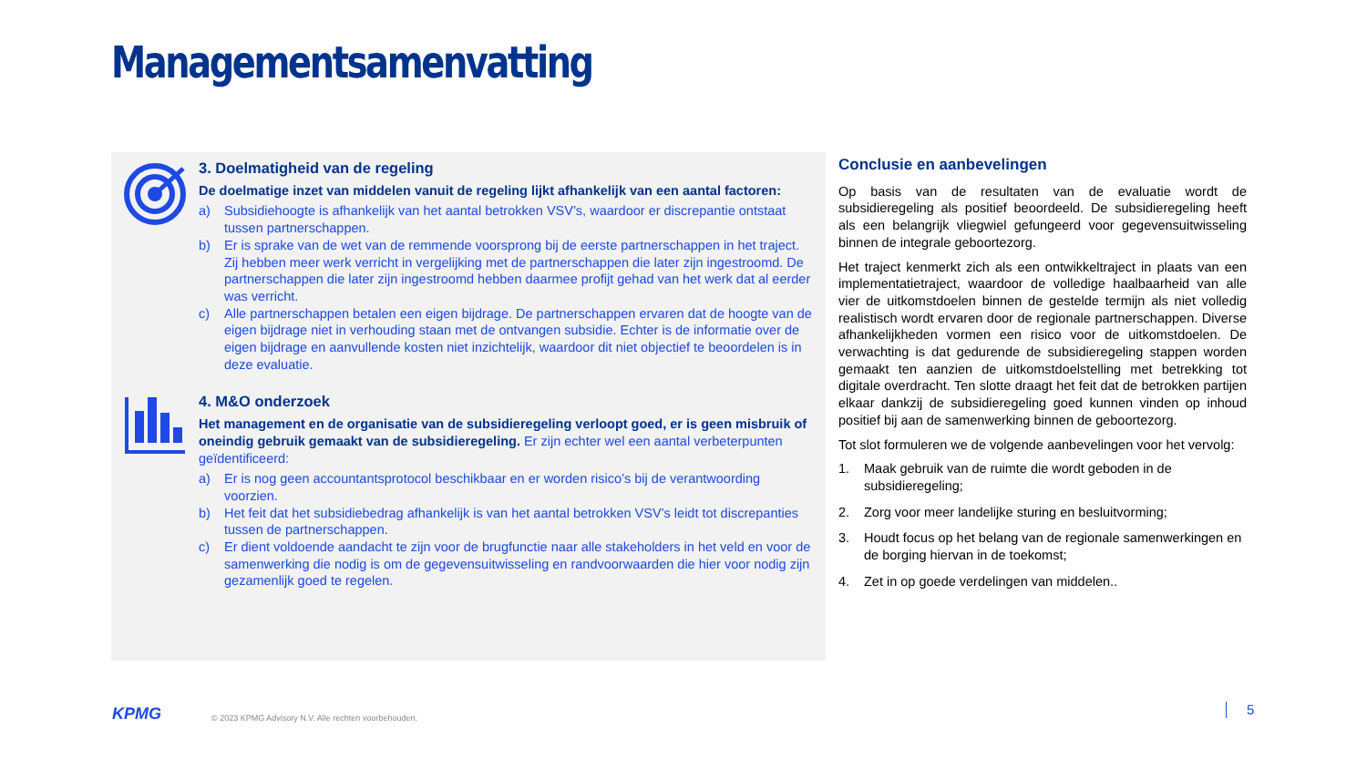Managementsamenvatting
3. Doelmatigheid van de regeling
De doelmatige inzet van middelen vanuit de regeling lijkt afhankelijk van een aantal factoren:
a) Subsidiehoogte is afhankelijk van het aantal betrokken VSV’s, waardoor er discrepantie ontstaat tussen partnerschappen.
b) Er is sprake van de wet van de remmende voorsprong bij de eerste partnerschappen in het traject. Zij hebben meer werk verricht in vergelijking met de partnerschappen die later zijn ingestroomd. De partnerschappen die later zijn ingestroomd hebben daarmee profijt gehad van het werk dat al eerder was verricht.
c) Alle partnerschappen betalen een eigen bijdrage. De partnerschappen ervaren dat de hoogte van de eigen bijdrage niet in verhouding staan met de ontvangen subsidie. Echter is de informatie over de eigen bijdrage en aanvullende kosten niet inzichtelijk, waardoor dit niet objectief te beoordelen is in deze evaluatie.
4. M&O onderzoek
Het management en de organisatie van de subsidieregeling verloopt goed, er is geen misbruik of oneindig gebruik gemaakt van de subsidieregeling. Er zijn echter wel een aantal verbeterpunten geïdentificeerd:
a) Er is nog geen accountantsprotocol beschikbaar en er worden risico’s bij de verantwoording voorzien.
b) Het feit dat het subsidiebedrag afhankelijk is van het aantal betrokken VSV’s leidt tot discrepanties tussen de partnerschappen.
c) Er dient voldoende aandacht te zijn voor de brugfunctie naar alle stakeholders in het veld en voor de samenwerking die nodig is om de gegevensuitwisseling en randvoorwaarden die hier voor nodig zijn gezamenlijk goed te regelen.
Conclusie en aanbevelingen
Op basis van de resultaten van de evaluatie wordt de subsidieregeling als positief beoordeeld. De subsidieregeling heeft als een belangrijk vliegwiel gefungeerd voor gegevensuitwisseling binnen de integrale geboortezorg.
Het traject kenmerkt zich als een ontwikkeltraject in plaats van een implementatietraject, waardoor de volledige haalbaarheid van alle vier de uitkomstdoelen binnen de gestelde termijn als niet volledig realistisch wordt ervaren door de regionale partnerschappen. Diverse afhankelijkheden vormen een risico voor de uitkomstdoelen. De verwachting is dat gedurende de subsidieregeling stappen worden gemaakt ten aanzien de uitkomstdoelstelling met betrekking tot digitale overdracht. Ten slotte draagt het feit dat de betrokken partijen elkaar dankzij de subsidieregeling goed kunnen vinden op inhoud positief bij aan de samenwerking binnen de geboortezorg.
Tot slot formuleren we de volgende aanbevelingen voor het vervolg:
1. Maak gebruik van de ruimte die wordt geboden in de subsidieregeling;
2. Zorg voor meer landelijke sturing en besluitvorming;
3. Houdt focus op het belang van de regionale samenwerkingen en de borging hiervan in de toekomst;
4. Zet in op goede verdelingen van middelen..
KPMG
© 2023 KPMG Advisory N.V. Alle rechten voorbehouden.
5